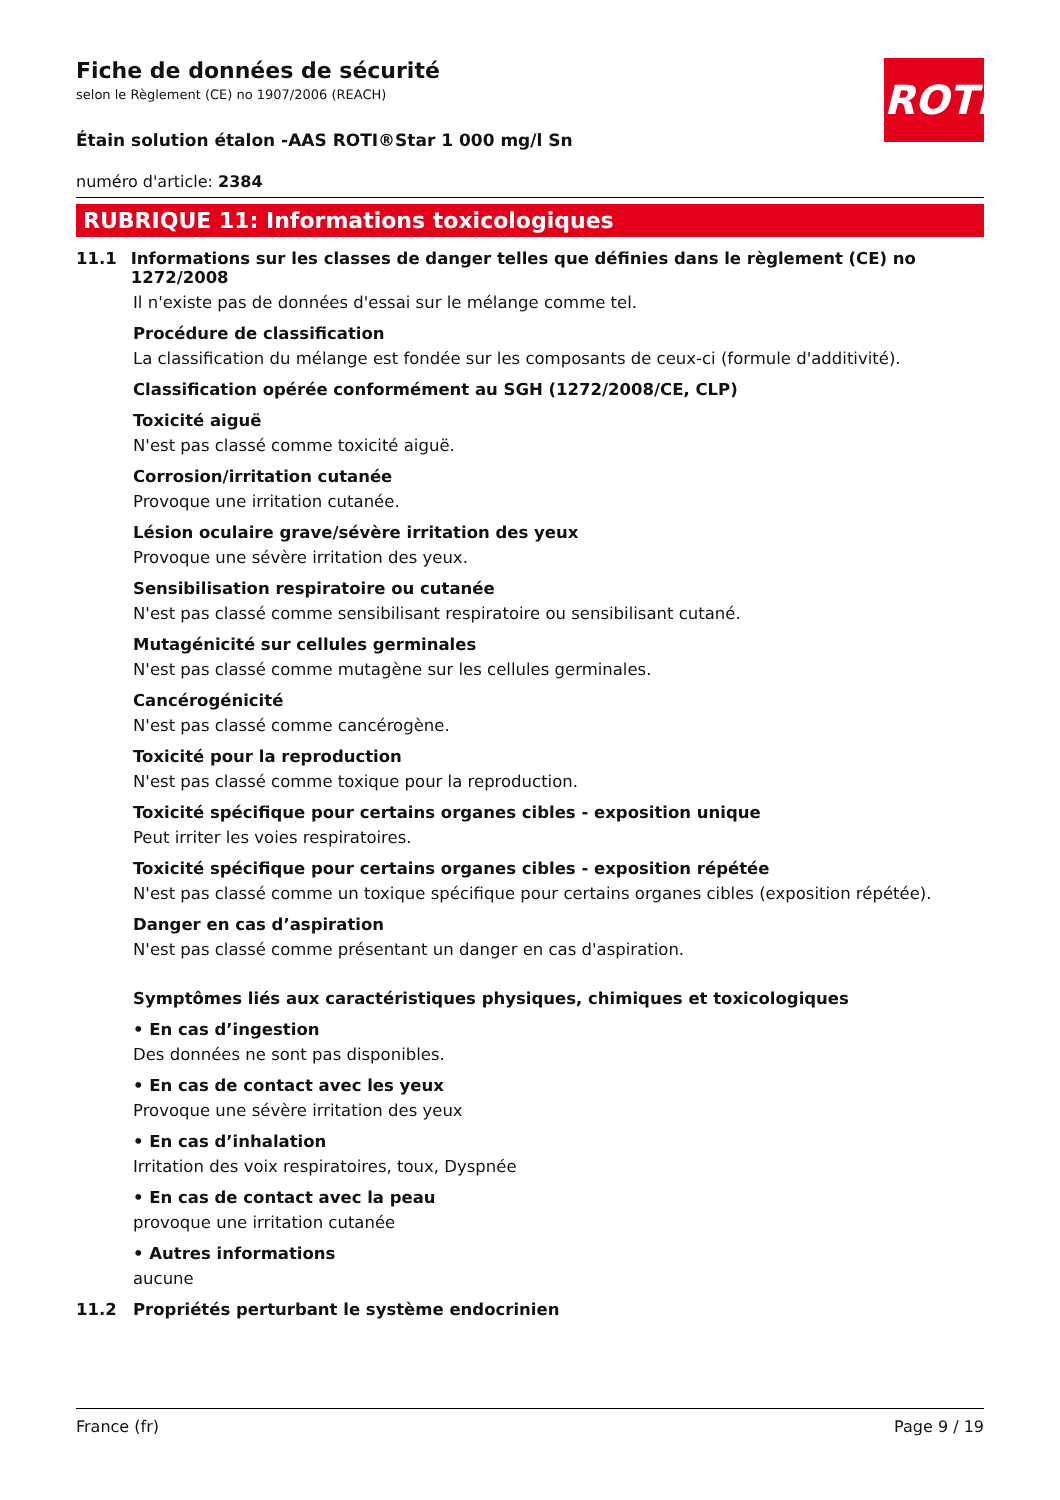ROTH
Fiche de données de sécurité
selon le Règlement (CE) no 1907/2006 (REACH)
Étain solution étalon -AAS ROTI®Star 1 000 mg/l Sn
numéro d'article: 2384
RUBRIQUE 11: Informations toxicologiques
11.1 Informations sur les classes de danger telles que définies dans le règlement (CE) no 1272/2008
Il n'existe pas de données d'essai sur le mélange comme tel.
Procédure de classification
La classification du mélange est fondée sur les composants de ceux-ci (formule d'additivité).
Classification opérée conformément au SGH (1272/2008/CE, CLP)
Toxicité aiguë
N'est pas classé comme toxicité aiguë.
Corrosion/irritation cutanée
Provoque une irritation cutanée.
Lésion oculaire grave/sévère irritation des yeux
Provoque une sévère irritation des yeux.
Sensibilisation respiratoire ou cutanée
N'est pas classé comme sensibilisant respiratoire ou sensibilisant cutané.
Mutagénicité sur cellules germinales
N'est pas classé comme mutagène sur les cellules germinales.
Cancérogénicité
N'est pas classé comme cancérogène.
Toxicité pour la reproduction
N'est pas classé comme toxique pour la reproduction.
Toxicité spécifique pour certains organes cibles - exposition unique
Peut irriter les voies respiratoires.
Toxicité spécifique pour certains organes cibles - exposition répétée
N'est pas classé comme un toxique spécifique pour certains organes cibles (exposition répétée).
Danger en cas d’aspiration
N'est pas classé comme présentant un danger en cas d'aspiration.
Symptômes liés aux caractéristiques physiques, chimiques et toxicologiques
• En cas d’ingestion
Des données ne sont pas disponibles.
• En cas de contact avec les yeux
Provoque une sévère irritation des yeux
• En cas d’inhalation
Irritation des voix respiratoires, toux, Dyspnée
• En cas de contact avec la peau
provoque une irritation cutanée
• Autres informations
aucune
11.2 Propriétés perturbant le système endocrinien
France (fr) Page 9 / 19